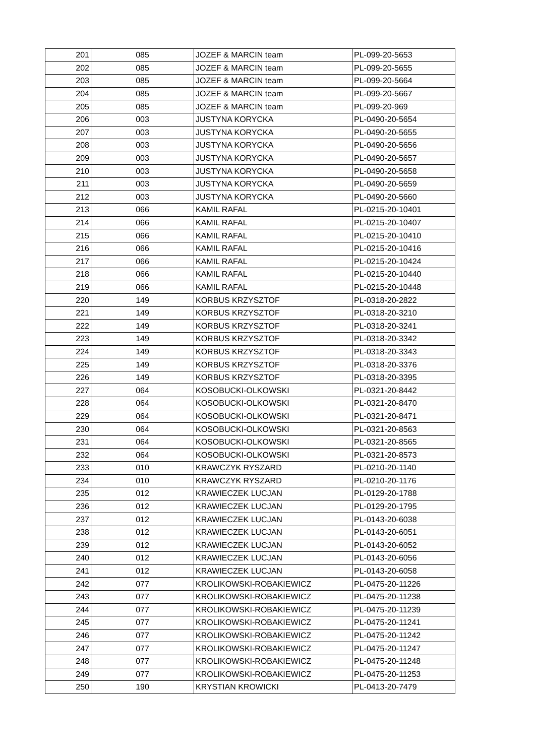| 201 | 085 | JOZEF & MARCIN team | PL-099-20-5653 |
| 202 | 085 | JOZEF & MARCIN team | PL-099-20-5655 |
| 203 | 085 | JOZEF & MARCIN team | PL-099-20-5664 |
| 204 | 085 | JOZEF & MARCIN team | PL-099-20-5667 |
| 205 | 085 | JOZEF & MARCIN team | PL-099-20-969 |
| 206 | 003 | JUSTYNA KORYCKA | PL-0490-20-5654 |
| 207 | 003 | JUSTYNA KORYCKA | PL-0490-20-5655 |
| 208 | 003 | JUSTYNA KORYCKA | PL-0490-20-5656 |
| 209 | 003 | JUSTYNA KORYCKA | PL-0490-20-5657 |
| 210 | 003 | JUSTYNA KORYCKA | PL-0490-20-5658 |
| 211 | 003 | JUSTYNA KORYCKA | PL-0490-20-5659 |
| 212 | 003 | JUSTYNA KORYCKA | PL-0490-20-5660 |
| 213 | 066 | KAMIL RAFAL | PL-0215-20-10401 |
| 214 | 066 | KAMIL RAFAL | PL-0215-20-10407 |
| 215 | 066 | KAMIL RAFAL | PL-0215-20-10410 |
| 216 | 066 | KAMIL RAFAL | PL-0215-20-10416 |
| 217 | 066 | KAMIL RAFAL | PL-0215-20-10424 |
| 218 | 066 | KAMIL RAFAL | PL-0215-20-10440 |
| 219 | 066 | KAMIL RAFAL | PL-0215-20-10448 |
| 220 | 149 | KORBUS KRZYSZTOF | PL-0318-20-2822 |
| 221 | 149 | KORBUS KRZYSZTOF | PL-0318-20-3210 |
| 222 | 149 | KORBUS KRZYSZTOF | PL-0318-20-3241 |
| 223 | 149 | KORBUS KRZYSZTOF | PL-0318-20-3342 |
| 224 | 149 | KORBUS KRZYSZTOF | PL-0318-20-3343 |
| 225 | 149 | KORBUS KRZYSZTOF | PL-0318-20-3376 |
| 226 | 149 | KORBUS KRZYSZTOF | PL-0318-20-3395 |
| 227 | 064 | KOSOBUCKI-OLKOWSKI | PL-0321-20-8442 |
| 228 | 064 | KOSOBUCKI-OLKOWSKI | PL-0321-20-8470 |
| 229 | 064 | KOSOBUCKI-OLKOWSKI | PL-0321-20-8471 |
| 230 | 064 | KOSOBUCKI-OLKOWSKI | PL-0321-20-8563 |
| 231 | 064 | KOSOBUCKI-OLKOWSKI | PL-0321-20-8565 |
| 232 | 064 | KOSOBUCKI-OLKOWSKI | PL-0321-20-8573 |
| 233 | 010 | KRAWCZYK RYSZARD | PL-0210-20-1140 |
| 234 | 010 | KRAWCZYK RYSZARD | PL-0210-20-1176 |
| 235 | 012 | KRAWIECZEK LUCJAN | PL-0129-20-1788 |
| 236 | 012 | KRAWIECZEK LUCJAN | PL-0129-20-1795 |
| 237 | 012 | KRAWIECZEK LUCJAN | PL-0143-20-6038 |
| 238 | 012 | KRAWIECZEK LUCJAN | PL-0143-20-6051 |
| 239 | 012 | KRAWIECZEK LUCJAN | PL-0143-20-6052 |
| 240 | 012 | KRAWIECZEK LUCJAN | PL-0143-20-6056 |
| 241 | 012 | KRAWIECZEK LUCJAN | PL-0143-20-6058 |
| 242 | 077 | KROLIKOWSKI-ROBAKIEWICZ | PL-0475-20-11226 |
| 243 | 077 | KROLIKOWSKI-ROBAKIEWICZ | PL-0475-20-11238 |
| 244 | 077 | KROLIKOWSKI-ROBAKIEWICZ | PL-0475-20-11239 |
| 245 | 077 | KROLIKOWSKI-ROBAKIEWICZ | PL-0475-20-11241 |
| 246 | 077 | KROLIKOWSKI-ROBAKIEWICZ | PL-0475-20-11242 |
| 247 | 077 | KROLIKOWSKI-ROBAKIEWICZ | PL-0475-20-11247 |
| 248 | 077 | KROLIKOWSKI-ROBAKIEWICZ | PL-0475-20-11248 |
| 249 | 077 | KROLIKOWSKI-ROBAKIEWICZ | PL-0475-20-11253 |
| 250 | 190 | KRYSTIAN KROWICKI | PL-0413-20-7479 |